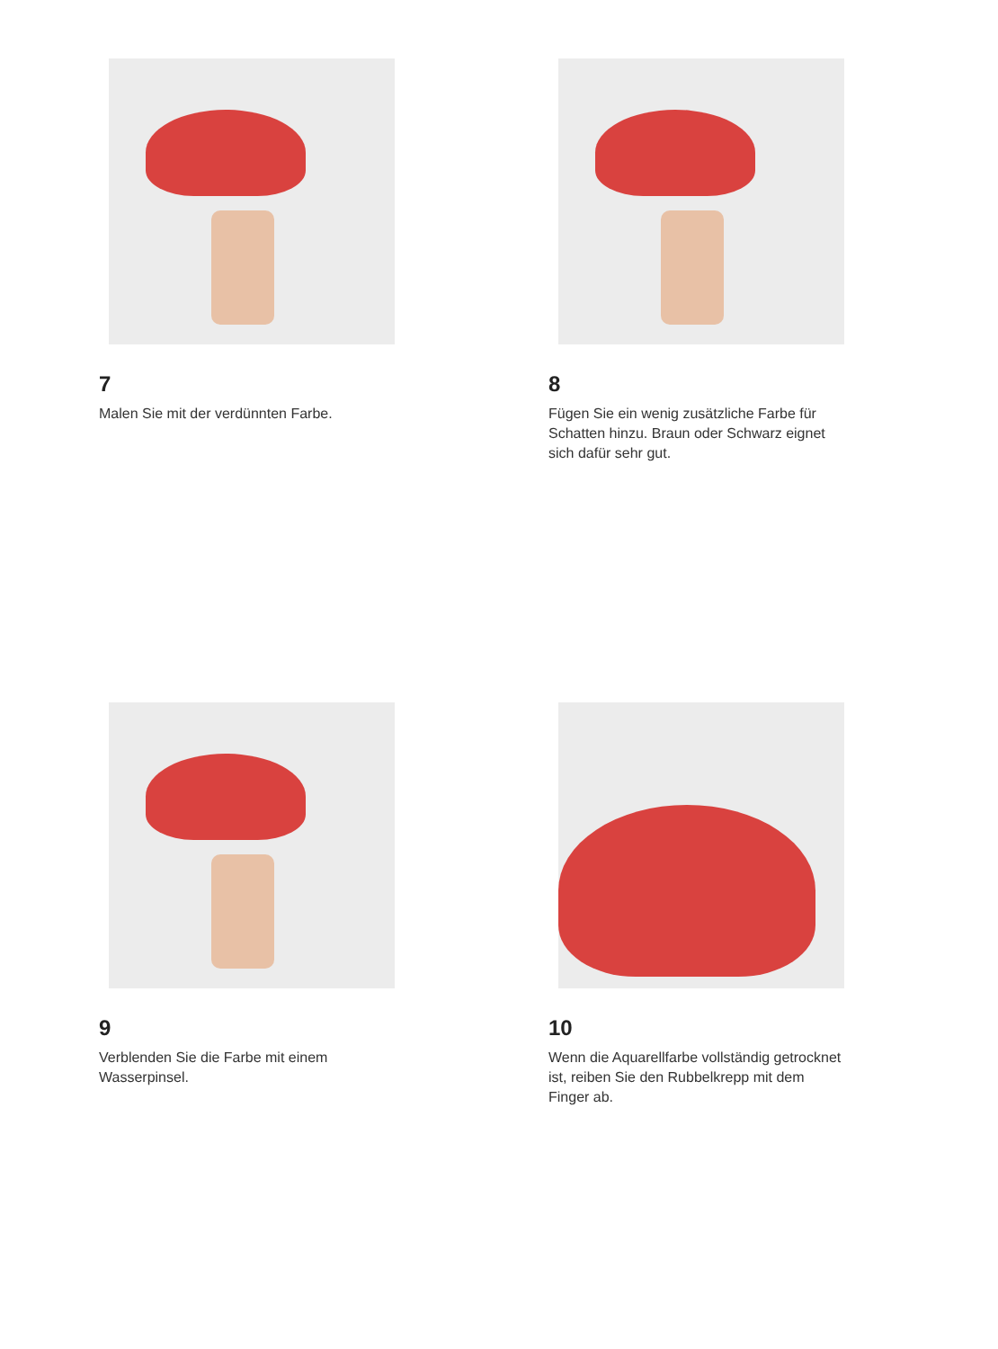7
Malen Sie mit der verdünnten Farbe.
8
Fügen Sie ein wenig zusätzliche Farbe für Schatten hinzu. Braun oder Schwarz eignet sich dafür sehr gut.
9
Verblenden Sie die Farbe mit einem Wasserpinsel.
10
Wenn die Aquarellfarbe vollständig getrocknet ist, reiben Sie den Rubbelkrepp mit dem Finger ab.